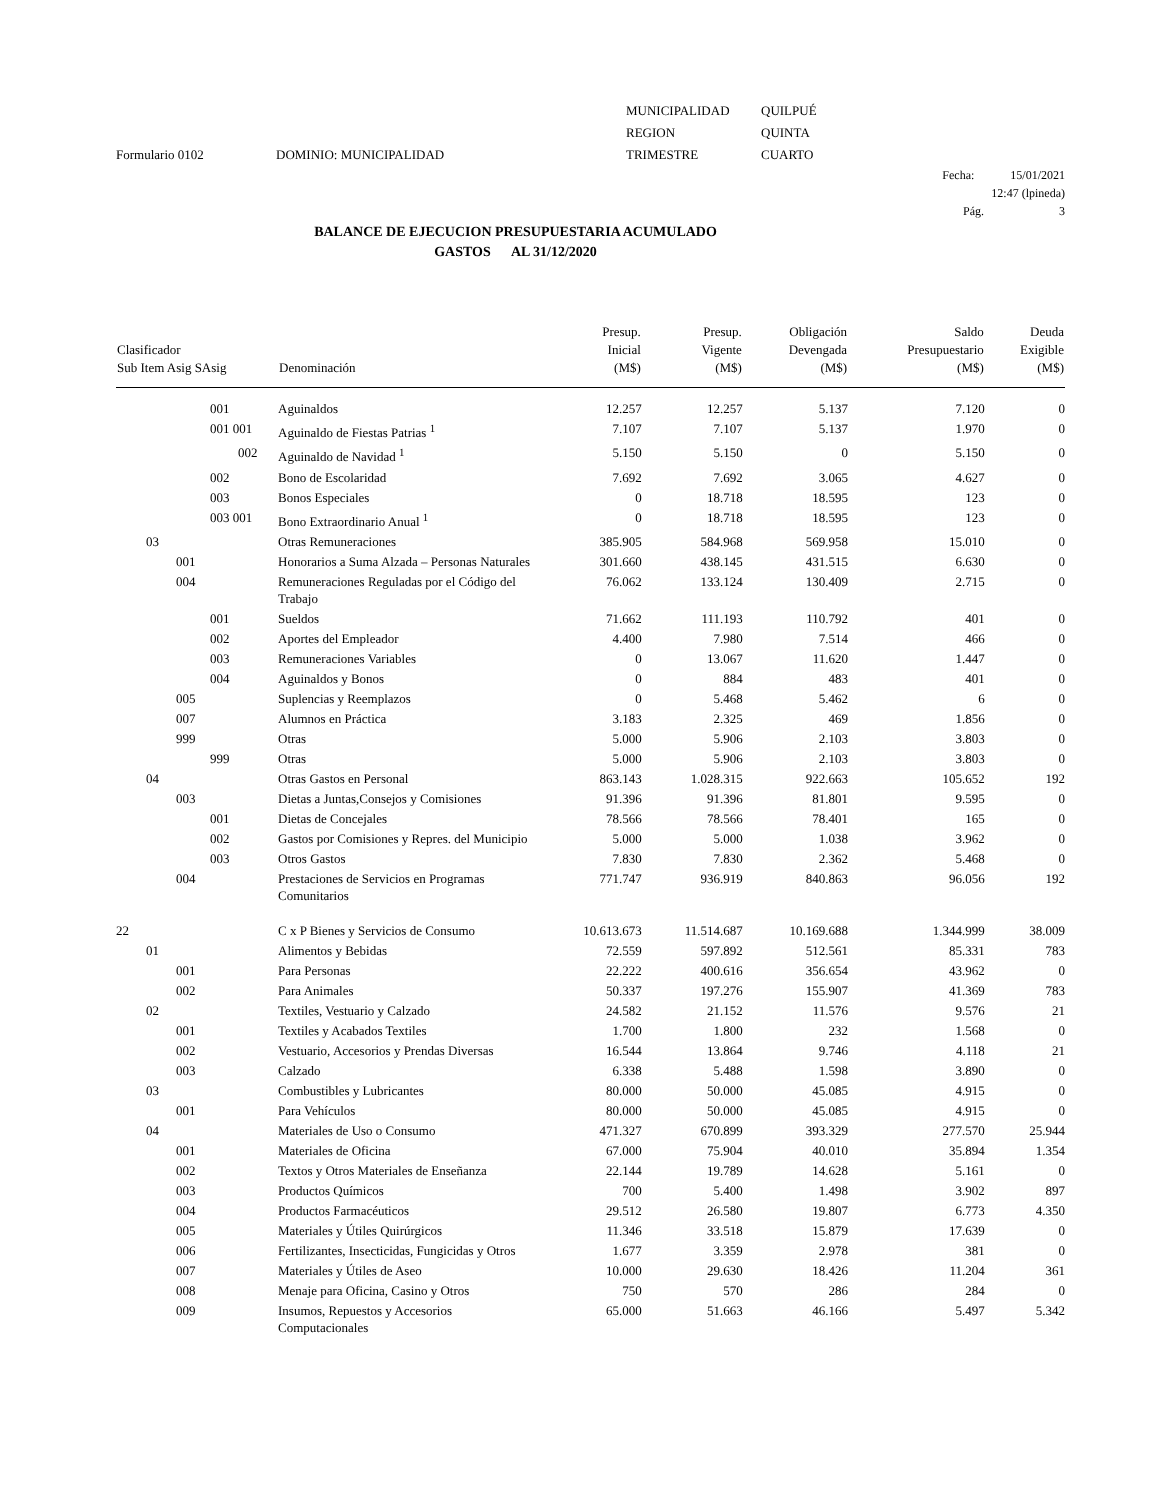Formulario 0102
DOMINIO: MUNICIPALIDAD
MUNICIPALIDAD
REGION
TRIMESTRE
QUILPUÉ
QUINTA
CUARTO
Fecha: 15/01/2021
12:47 (lpineda)
Pág. 3
BALANCE DE EJECUCION PRESUPUESTARIA ACUMULADO
GASTOS AL 31/12/2020
| Clasificador Sub Item Asig SAsig | Denominación | Presup. Inicial (M$) | Presup. Vigente (M$) | Obligación Devengada (M$) | Saldo Presupuestario (M$) | Deuda Exigible (M$) |
| --- | --- | --- | --- | --- | --- | --- |
| 001 | Aguinaldos | 12.257 | 12.257 | 5.137 | 7.120 | 0 |
| 001 001 | Aguinaldo de Fiestas Patrias <sup>1</sup> | 7.107 | 7.107 | 5.137 | 1.970 | 0 |
| 002 | Aguinaldo de Navidad <sup>1</sup> | 5.150 | 5.150 | 0 | 5.150 | 0 |
| 002 | Bono de Escolaridad | 7.692 | 7.692 | 3.065 | 4.627 | 0 |
| 003 | Bonos Especiales | 0 | 18.718 | 18.595 | 123 | 0 |
| 003 001 | Bono Extraordinario Anual <sup>1</sup> | 0 | 18.718 | 18.595 | 123 | 0 |
| 03 | Otras Remuneraciones | 385.905 | 584.968 | 569.958 | 15.010 | 0 |
| 001 | Honorarios a Suma Alzada – Personas Naturales | 301.660 | 438.145 | 431.515 | 6.630 | 0 |
| 004 | Remuneraciones Reguladas por el Código del Trabajo | 76.062 | 133.124 | 130.409 | 2.715 | 0 |
| 001 | Sueldos | 71.662 | 111.193 | 110.792 | 401 | 0 |
| 002 | Aportes del Empleador | 4.400 | 7.980 | 7.514 | 466 | 0 |
| 003 | Remuneraciones Variables | 0 | 13.067 | 11.620 | 1.447 | 0 |
| 004 | Aguinaldos y Bonos | 0 | 884 | 483 | 401 | 0 |
| 005 | Suplencias y Reemplazos | 0 | 5.468 | 5.462 | 6 | 0 |
| 007 | Alumnos en Práctica | 3.183 | 2.325 | 469 | 1.856 | 0 |
| 999 | Otras | 5.000 | 5.906 | 2.103 | 3.803 | 0 |
| 999 | Otras | 5.000 | 5.906 | 2.103 | 3.803 | 0 |
| 04 | Otras Gastos en Personal | 863.143 | 1.028.315 | 922.663 | 105.652 | 192 |
| 003 | Dietas a Juntas,Consejos y Comisiones | 91.396 | 91.396 | 81.801 | 9.595 | 0 |
| 001 | Dietas de Concejales | 78.566 | 78.566 | 78.401 | 165 | 0 |
| 002 | Gastos por Comisiones y Repres. del Municipio | 5.000 | 5.000 | 1.038 | 3.962 | 0 |
| 003 | Otros Gastos | 7.830 | 7.830 | 2.362 | 5.468 | 0 |
| 004 | Prestaciones de Servicios en Programas Comunitarios | 771.747 | 936.919 | 840.863 | 96.056 | 192 |
| 22 | C x P Bienes y Servicios de Consumo | 10.613.673 | 11.514.687 | 10.169.688 | 1.344.999 | 38.009 |
| 01 | Alimentos y Bebidas | 72.559 | 597.892 | 512.561 | 85.331 | 783 |
| 001 | Para Personas | 22.222 | 400.616 | 356.654 | 43.962 | 0 |
| 002 | Para Animales | 50.337 | 197.276 | 155.907 | 41.369 | 783 |
| 02 | Textiles, Vestuario y Calzado | 24.582 | 21.152 | 11.576 | 9.576 | 21 |
| 001 | Textiles y Acabados Textiles | 1.700 | 1.800 | 232 | 1.568 | 0 |
| 002 | Vestuario, Accesorios y Prendas Diversas | 16.544 | 13.864 | 9.746 | 4.118 | 21 |
| 003 | Calzado | 6.338 | 5.488 | 1.598 | 3.890 | 0 |
| 03 | Combustibles y Lubricantes | 80.000 | 50.000 | 45.085 | 4.915 | 0 |
| 001 | Para Vehículos | 80.000 | 50.000 | 45.085 | 4.915 | 0 |
| 04 | Materiales de Uso o Consumo | 471.327 | 670.899 | 393.329 | 277.570 | 25.944 |
| 001 | Materiales de Oficina | 67.000 | 75.904 | 40.010 | 35.894 | 1.354 |
| 002 | Textos y Otros Materiales de Enseñanza | 22.144 | 19.789 | 14.628 | 5.161 | 0 |
| 003 | Productos Químicos | 700 | 5.400 | 1.498 | 3.902 | 897 |
| 004 | Productos Farmacéuticos | 29.512 | 26.580 | 19.807 | 6.773 | 4.350 |
| 005 | Materiales y Útiles Quirúrgicos | 11.346 | 33.518 | 15.879 | 17.639 | 0 |
| 006 | Fertilizantes, Insecticidas, Fungicidas y Otros | 1.677 | 3.359 | 2.978 | 381 | 0 |
| 007 | Materiales y Útiles de Aseo | 10.000 | 29.630 | 18.426 | 11.204 | 361 |
| 008 | Menaje para Oficina, Casino y Otros | 750 | 570 | 286 | 284 | 0 |
| 009 | Insumos, Repuestos y Accesorios Computacionales | 65.000 | 51.663 | 46.166 | 5.497 | 5.342 |